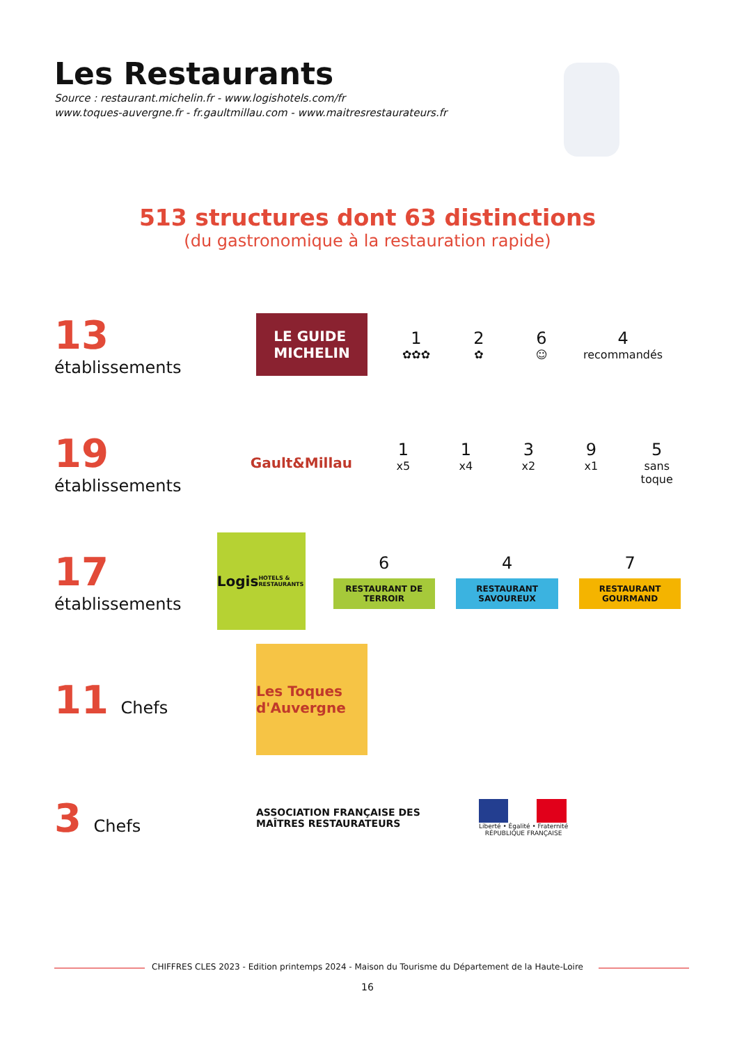Les Restaurants
Source : restaurant.michelin.fr - www.logishotels.com/fr
www.toques-auvergne.fr - fr.gaultmillau.com - www.maitresrestaurateurs.fr
513 structures dont 63 distinctions
(du gastronomique à la restauration rapide)
13 établissements
LE GUIDE
MICHELIN
1
✿✿✿
2
✿
6
☺
4
recommandés
19 établissements
Gault&Millau
1
x5
1
x4
3
x2
9
x1
5
sans toque
17 établissements
Logis
HOTELS & RESTAURANTS
6
RESTAURANT DE TERROIR
4
RESTAURANT SAVOUREUX
7
RESTAURANT GOURMAND
11 Chefs
Les Toques d'Auvergne
3 Chefs
ASSOCIATION FRANÇAISE DES MAÎTRES RESTAURATEURS
Liberté • Égalité • Fraternité
RÉPUBLIQUE FRANÇAISE
CHIFFRES CLES 2023 - Edition printemps 2024 - Maison du Tourisme du Département de la Haute-Loire
16